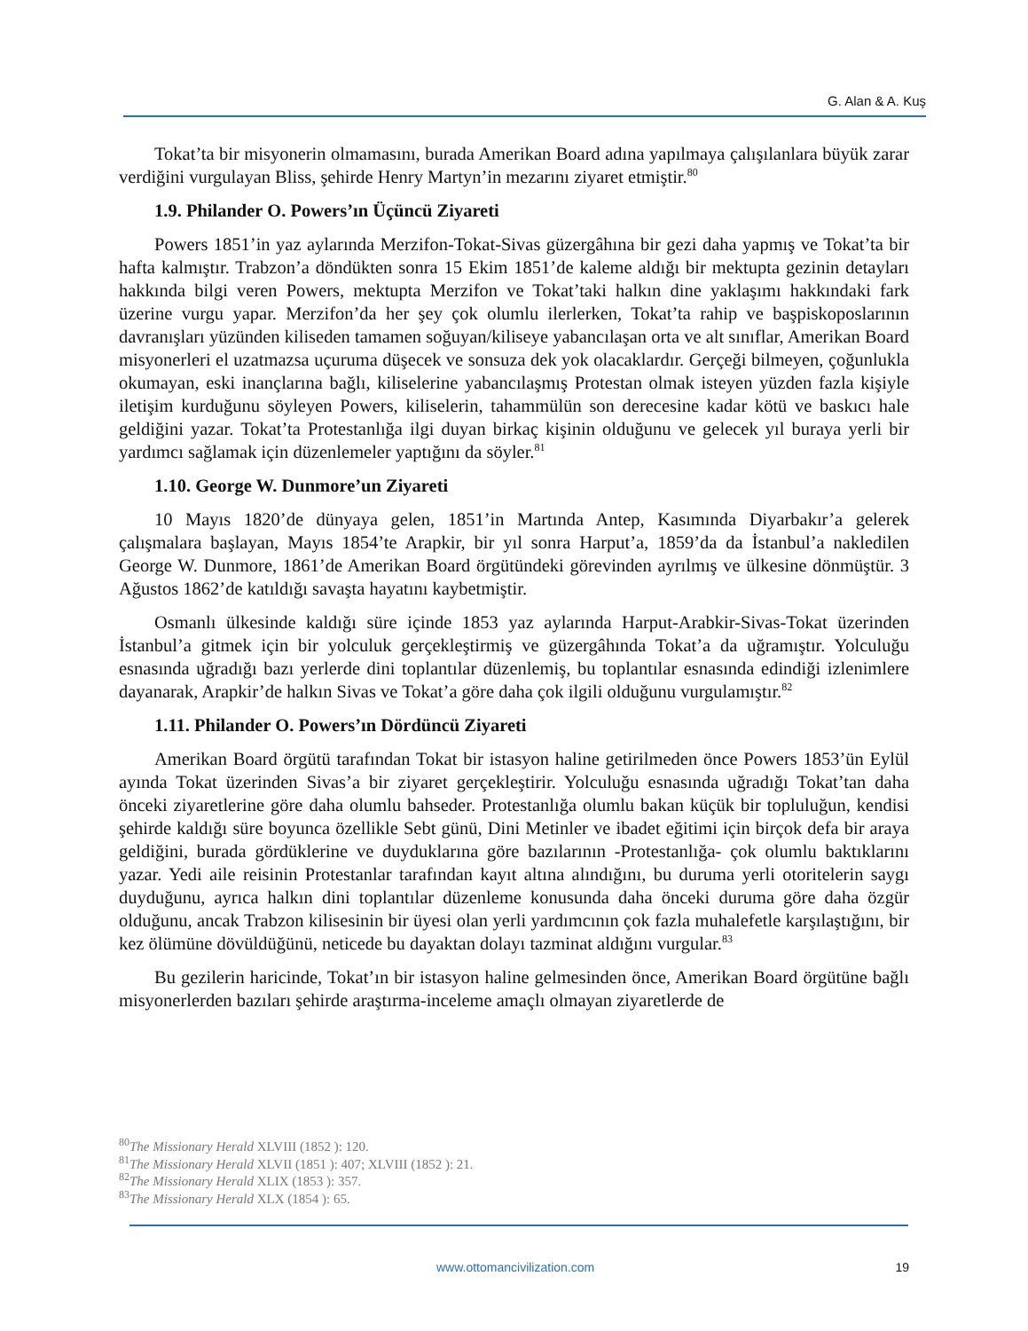G. Alan & A. Kuş
Tokat’ta bir misyonerin olmamasını, burada Amerikan Board adına yapılmaya çalışılanlara büyük zarar verdiğini vurgulayan Bliss, şehirde Henry Martyn’in mezarını ziyaret etmiştir.<sup>80</sup>
1.9. Philander O. Powers’ın Üçüncü Ziyareti
Powers 1851’in yaz aylarında Merzifon-Tokat-Sivas güzergâhına bir gezi daha yapmış ve Tokat’ta bir hafta kalmıştır. Trabzon’a döndükten sonra 15 Ekim 1851’de kaleme aldığı bir mektupta gezinin detayları hakkında bilgi veren Powers, mektupta Merzifon ve Tokat’taki halkın dine yaklaşımı hakkındaki fark üzerine vurgu yapar. Merzifon’da her şey çok olumlu ilerlerken, Tokat’ta rahip ve başpiskoposlarının davranışları yüzünden kiliseden tamamen soğuyan/kiliseye yabancılaşan orta ve alt sınıflar, Amerikan Board misyonerleri el uzatmazsa uçuruma düşecek ve sonsuza dek yok olacaklardır. Gerçeği bilmeyen, çoğunlukla okumayan, eski inançlarına bağlı, kiliselerine yabancılaşmış Protestan olmak isteyen yüzden fazla kişiyle iletişim kurduğunu söyleyen Powers, kiliselerin, tahammülün son derecesine kadar kötü ve baskıcı hale geldiğini yazar. Tokat’ta Protestanlığa ilgi duyan birkaç kişinin olduğunu ve gelecek yıl buraya yerli bir yardımcı sağlamak için düzenlemeler yaptığını da söyler.<sup>81</sup>
1.10. George W. Dunmore’un Ziyareti
10 Mayıs 1820’de dünyaya gelen, 1851’in Martında Antep, Kasımında Diyarbakır’a gelerek çalışmalara başlayan, Mayıs 1854’te Arapkir, bir yıl sonra Harput’a, 1859’da da İstanbul’a nakledilen George W. Dunmore, 1861’de Amerikan Board örgütündeki görevinden ayrılmış ve ülkesine dönmüştür. 3 Ağustos 1862’de katıldığı savaşta hayatını kaybetmiştir.
Osmanlı ülkesinde kaldığı süre içinde 1853 yaz aylarında Harput-Arabkir-Sivas-Tokat üzerinden İstanbul’a gitmek için bir yolculuk gerçekleştirmiş ve güzergâhında Tokat’a da uğramıştır. Yolculuğu esnasında uğradığı bazı yerlerde dini toplantılar düzenlemiş, bu toplantılar esnasında edindiği izlenimlere dayanarak, Arapkir’de halkın Sivas ve Tokat’a göre daha çok ilgili olduğunu vurgulamıştır.<sup>82</sup>
1.11. Philander O. Powers’ın Dördüncü Ziyareti
Amerikan Board örgütü tarafından Tokat bir istasyon haline getirilmeden önce Powers 1853’ün Eylül ayında Tokat üzerinden Sivas’a bir ziyaret gerçekleştirir. Yolculuğu esnasında uğradığı Tokat’tan daha önceki ziyaretlerine göre daha olumlu bahseder. Protestanlığa olumlu bakan küçük bir topluluğun, kendisi şehirde kaldığı süre boyunca özellikle Sebt günü, Dini Metinler ve ibadet eğitimi için birçok defa bir araya geldiğini, burada gördüklerine ve duyduklarına göre bazılarının -Protestanlığa- çok olumlu baktıklarını yazar. Yedi aile reisinin Protestanlar tarafından kayıt altına alındığını, bu duruma yerli otoritelerin saygı duyduğunu, ayrıca halkın dini toplantılar düzenleme konusunda daha önceki duruma göre daha özgür olduğunu, ancak Trabzon kilisesinin bir üyesi olan yerli yardımcının çok fazla muhalefetle karşılaştığını, bir kez ölümüne dövüldüğünü, neticede bu dayaktan dolayı tazminat aldığını vurgular.<sup>83</sup>
Bu gezilerin haricinde, Tokat’ın bir istasyon haline gelmesinden önce, Amerikan Board örgütüne bağlı misyonerlerden bazıları şehirde araştırma-inceleme amaçlı olmayan ziyaretlerde de
<sup>80</sup> The Missionary Herald XLVIII (1852 ): 120.
<sup>81</sup> The Missionary Herald XLVII (1851 ): 407; XLVIII (1852 ): 21.
<sup>82</sup> The Missionary Herald XLIX (1853 ): 357.
<sup>83</sup> The Missionary Herald XLX (1854 ): 65.
www.ottomancivilization.com 19